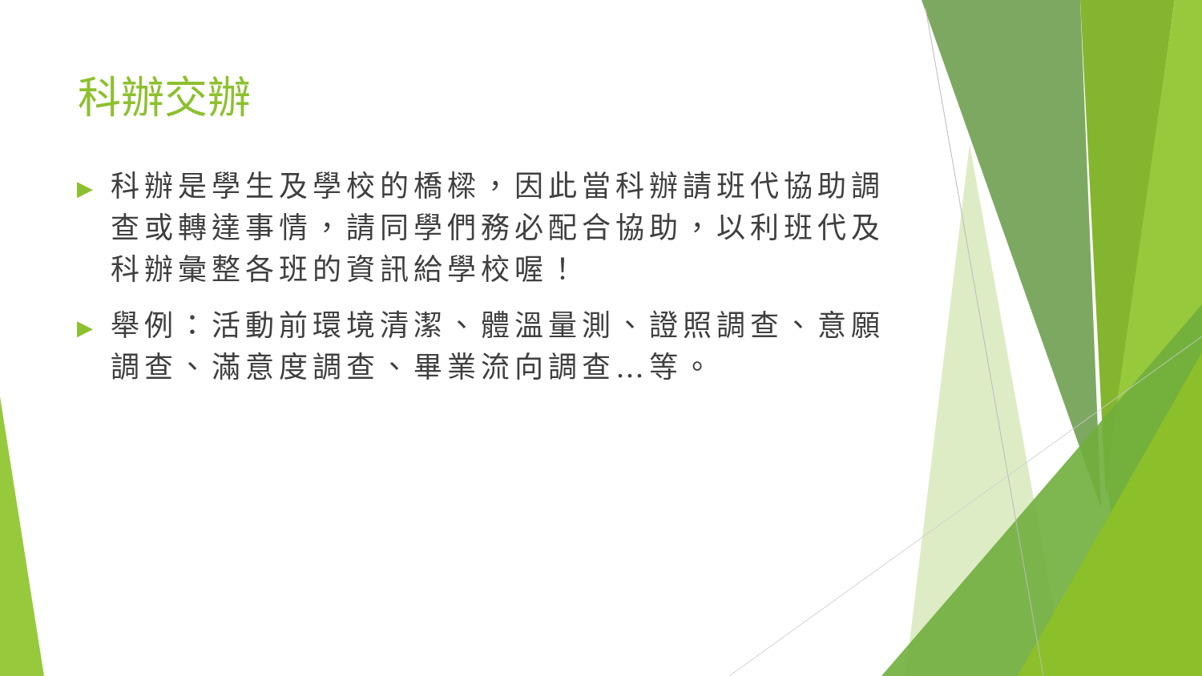科辦交辦
▶ 科辦是學生及學校的橋樑，因此當科辦請班代協助調查或轉達事情，請同學們務必配合協助，以利班代及科辦彙整各班的資訊給學校喔！
▶ 舉例：活動前環境清潔、體溫量測、證照調查、意願調查、滿意度調查、畢業流向調查…等。